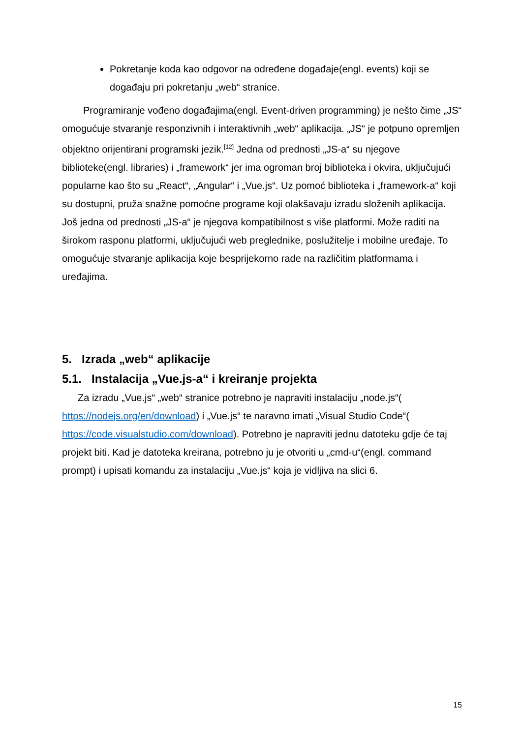Pokretanje koda kao odgovor na određene događaje(engl. events) koji se događaju pri pokretanju „web“ stranice.
Programiranje vođeno događajima(engl. Event-driven programming) je nešto čime „JS“ omogućuje stvaranje responzivnih i interaktivnih „web“ aplikacija. „JS“ je potpuno opremljen objektno orijentirani programski jezik.<sup>[12]</sup> Jedna od prednosti „JS-a“ su njegove biblioteke(engl. libraries) i „framework“ jer ima ogroman broj biblioteka i okvira, uključujući popularne kao što su „React“, „Angular“ i „Vue.js“. Uz pomoć biblioteka i „framework-a“ koji su dostupni, pruža snažne pomoćne programe koji olakšavaju izradu složenih aplikacija. Još jedna od prednosti „JS-a“ je njegova kompatibilnost s više platformi. Može raditi na širokom rasponu platformi, uključujući web preglednike, poslužitelje i mobilne uređaje. To omogućuje stvaranje aplikacija koje besprijekorno rade na različitim platformama i uređajima.
5. Izrada „web“ aplikacije
5.1. Instalacija „Vue.js-a“ i kreiranje projekta
Za izradu „Vue.js“ „web“ stranice potrebno je napraviti instalaciju „node.js“( https://nodejs.org/en/download) i „Vue.js“ te naravno imati „Visual Studio Code“( https://code.visualstudio.com/download). Potrebno je napraviti jednu datoteku gdje će taj projekt biti. Kad je datoteka kreirana, potrebno ju je otvoriti u „cmd-u“(engl. command prompt) i upisati komandu za instalaciju „Vue.js“ koja je vidljiva na slici 6.
15